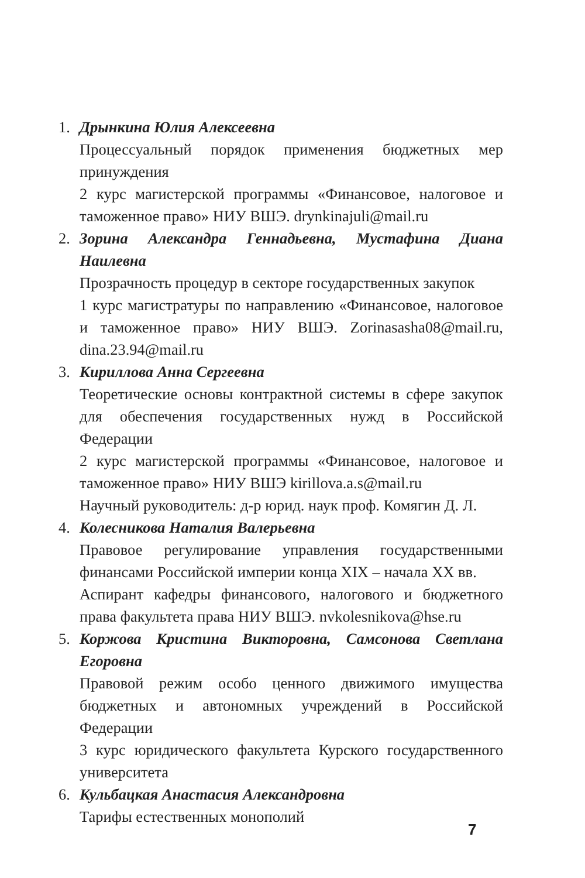1. Дрынкина Юлия Алексеевна
Процессуальный порядок применения бюджетных мер принуждения
2 курс магистерской программы «Финансовое, налоговое и таможенное право» НИУ ВШЭ. drynkinajuli@mail.ru
2. Зорина Александра Геннадьевна, Мустафина Диана Наилевна
Прозрачность процедур в секторе государственных закупок
1 курс магистратуры по направлению «Финансовое, налоговое и таможенное право» НИУ ВШЭ. Zorinasasha08@mail.ru, dina.23.94@mail.ru
3. Кириллова Анна Сергеевна
Теоретические основы контрактной системы в сфере закупок для обеспечения государственных нужд в Российской Федерации
2 курс магистерской программы «Финансовое, налоговое и таможенное право» НИУ ВШЭ kirillova.a.s@mail.ru
Научный руководитель: д-р юрид. наук проф. Комягин Д. Л.
4. Колесникова Наталия Валерьевна
Правовое регулирование управления государственными финансами Российской империи конца XIX – начала XX вв.
Аспирант кафедры финансового, налогового и бюджетного права факультета права НИУ ВШЭ. nvkolesnikova@hse.ru
5. Коржова Кристина Викторовна, Самсонова Светлана Егоровна
Правовой режим особо ценного движимого имущества бюджетных и автономных учреждений в Российской Федерации
3 курс юридического факультета Курского государственного университета
6. Кульбацкая Анастасия Александровна
Тарифы естественных монополий
7